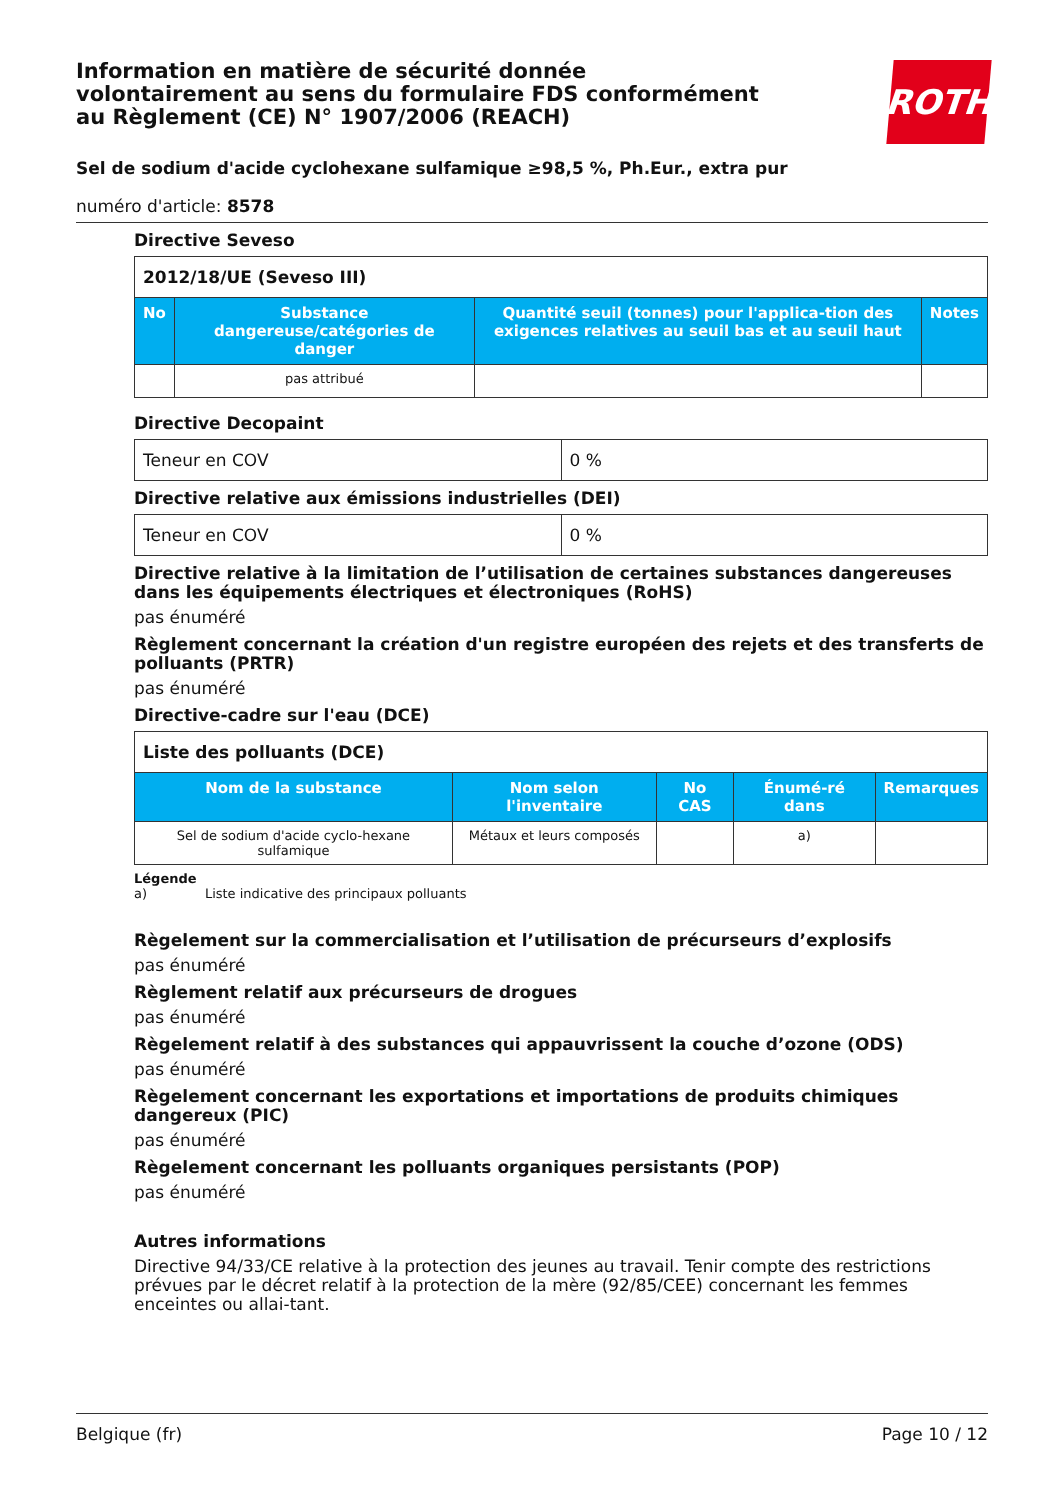Information en matière de sécurité donnée
volontairement au sens du formulaire FDS conformément
au Règlement (CE) N° 1907/2006 (REACH)
ROTH
Sel de sodium d'acide cyclohexane sulfamique ≥98,5 %, Ph.Eur., extra pur
numéro d'article: 8578
Directive Seveso
| 2012/18/UE (Seveso III) | | | |
| --- | --- | --- | --- |
| No | Substance dangereuse/catégories de danger | Quantité seuil (tonnes) pour l'applica-tion des exigences relatives au seuil bas et au seuil haut | Notes |
| | pas attribué | | |
Directive Decopaint
| Teneur en COV | 0 % |
Directive relative aux émissions industrielles (DEI)
| Teneur en COV | 0 % |
Directive relative à la limitation de l’utilisation de certaines substances dangereuses dans les équipements électriques et électroniques (RoHS)
pas énuméré
Règlement concernant la création d'un registre européen des rejets et des transferts de polluants (PRTR)
pas énuméré
Directive-cadre sur l'eau (DCE)
| Liste des polluants (DCE) | | | | |
| --- | --- | --- | --- | --- |
| Nom de la substance | Nom selon l'inventaire | No CAS | Énumé-ré dans | Remarques |
| Sel de sodium d'acide cyclo-hexane sulfamique | Métaux et leurs composés | | a) | |
Légende
a) Liste indicative des principaux polluants
Règelement sur la commercialisation et l’utilisation de précurseurs d’explosifs
pas énuméré
Règlement relatif aux précurseurs de drogues
pas énuméré
Règelement relatif à des substances qui appauvrissent la couche d’ozone (ODS)
pas énuméré
Règelement concernant les exportations et importations de produits chimiques dangereux (PIC)
pas énuméré
Règelement concernant les polluants organiques persistants (POP)
pas énuméré
Autres informations
Directive 94/33/CE relative à la protection des jeunes au travail. Tenir compte des restrictions prévues par le décret relatif à la protection de la mère (92/85/CEE) concernant les femmes enceintes ou allai-tant.
Belgique (fr) Page 10 / 12